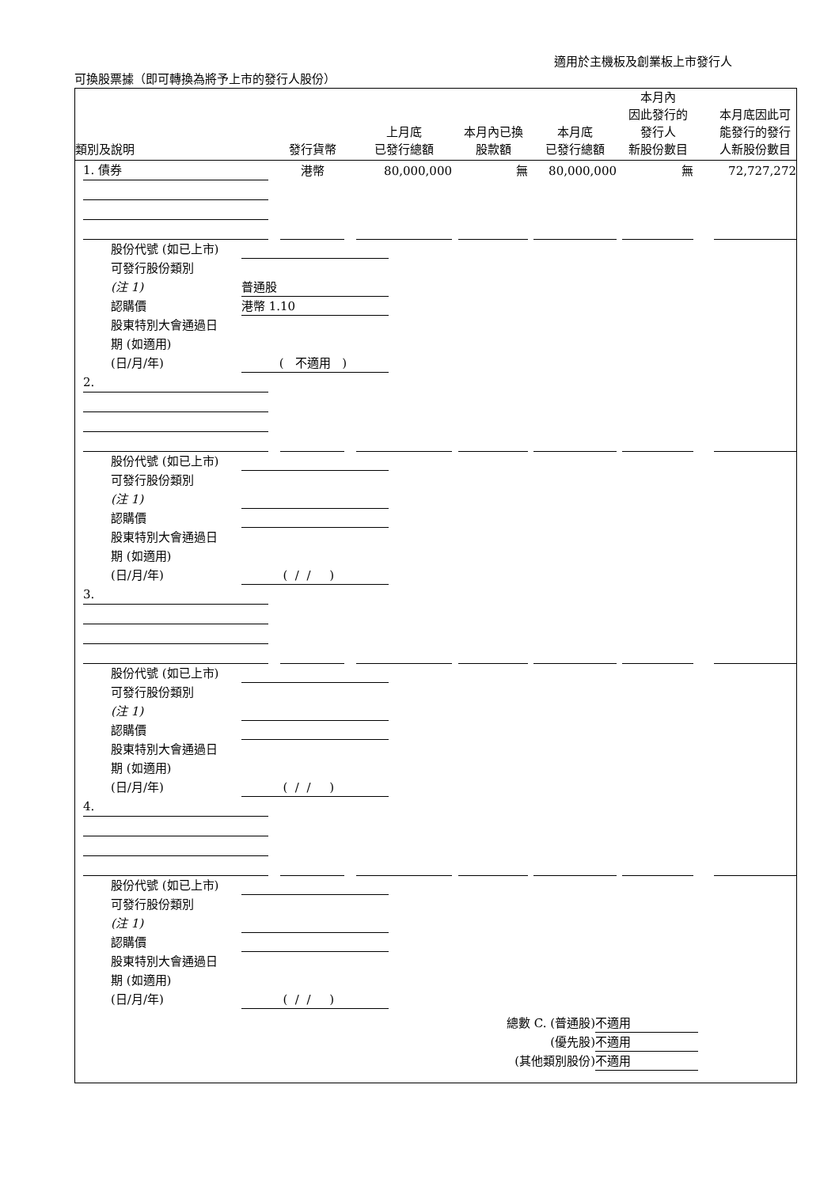適用於主機板及創業板上市發行人
可換股票據（即可轉換為將予上市的發行人股份）
| 類別及說明 | | | 發行貨幣 | | 上月底 已發行總額 | | 本月內已換 股款額 | | 本月底 已發行總額 | | 本月內 因此發行的 發行人 新股份數目 | | 本月底因此可 能發行的發行 人新股份數目 |
| --- | --- | --- | --- | --- | --- | --- | --- | --- | --- | --- | --- | --- | --- |
| | 1. 債券 | | 港幣 | | 80,000,000 | | 無 | | 80,000,000 | | 無 | | 72,727,272 |
股份代號 (如已上市)
可發行股份類別
(注 1) 普通股
認購價 港幣 1.10
股東特別大會通過日
期 (如適用)
(日/月/年) ( 不適用 )
| | 2. | | | | | | | | | | | | |
股份代號 (如已上市)
可發行股份類別
(注 1)
認購價
股東特別大會通過日
期 (如適用)
(日/月/年) ( / / )
| | 3. | | | | | | | | | | | | |
股份代號 (如已上市)
可發行股份類別
(注 1)
認購價
股東特別大會通過日
期 (如適用)
(日/月/年) ( / / )
| | 4. | | | | | | | | | | | | |
股份代號 (如已上市)
可發行股份類別
(注 1)
認購價
股東特別大會通過日
期 (如適用)
(日/月/年) ( / / )
總數 C. (普通股) 不適用
(優先股) 不適用
(其他類別股份) 不適用